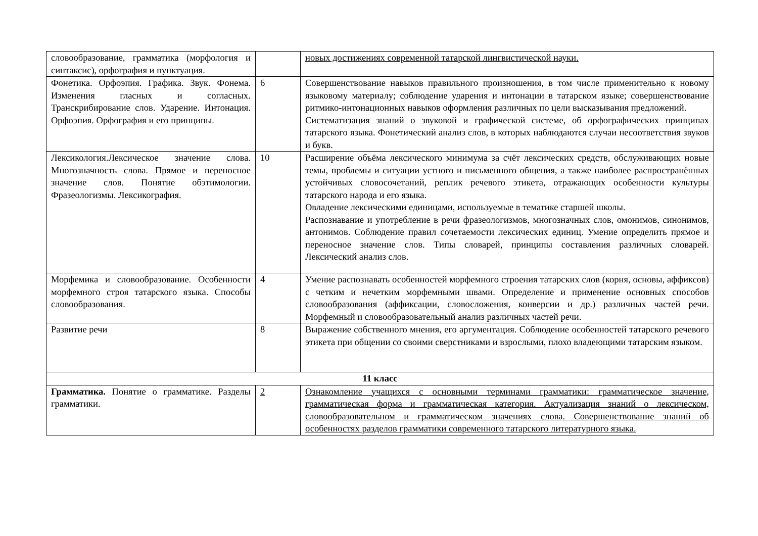| словообразование, грамматика (морфология и синтаксис), орфография и пунктуация. | | новых достижениях современной татарской лингвистической науки. |
| Фонетика. Орфоэпия. Графика. Звук. Фонема. Изменения гласных и согласных. Транскрибирование слов. Ударение. Интонация. Орфоэпия. Орфография и его принципы. | 6 | Совершенствование навыков правильного произношения, в том числе применительно к новому языковому материалу; соблюдение ударения и интонации в татарском языке; совершенствование ритмико-интонационных навыков оформления различных по цели высказывания предложений. Систематизация знаний о звуковой и графической системе, об орфографических принципах татарского языка. Фонетический анализ слов, в которых наблюдаются случаи несоответствия звуков и букв. |
| Лексикология.Лексическое значение слова. Многозначность слова. Прямое и переносное значение слов. Понятие обэтимологии. Фразеологизмы. Лексикография. | 10 | Расширение объёма лексического минимума за счёт лексических средств, обслуживающих новые темы, проблемы и ситуации устного и письменного общения, а также наиболее распространённых устойчивых словосочетаний, реплик речевого этикета, отражающих особенности культуры татарского народа и его языка. Овладение лексическими единицами, используемые в тематике старшей школы. Распознавание и употребление в речи фразеологизмов, многозначных слов, омонимов, синонимов, антонимов. Соблюдение правил сочетаемости лексических единиц. Умение определить прямое и переносное значение слов. Типы словарей, принципы составления различных словарей. Лексический анализ слов. |
| Морфемика и словообразование. Особенности морфемного строя татарского языка. Способы словообразования. | 4 | Умение распознавать особенностей морфемного строения татарских слов (корня, основы, аффиксов) с четким и нечетким морфемными швами. Определение и применение основных способов словообразования (аффиксации, словосложения, конверсии и др.) различных частей речи. Морфемный и словообразовательный анализ различных частей речи. |
| Развитие речи | 8 | Выражение собственного мнения, его аргументация. Соблюдение особенностей татарского речевого этикета при общении со своими сверстниками и взрослыми, плохо владеющими татарским языком. |
| 11 класс | | |
| Грамматика. Понятие о грамматике. Разделы грамматики. | 2 | Ознакомление учащихся с основными терминами грамматики: грамматическое значение, грамматическая форма и грамматическая категория. Актуализация знаний о лексическом, словообразовательном и грамматическом значениях слова. Совершенствование знаний об особенностях разделов грамматики современного татарского литературного языка. |